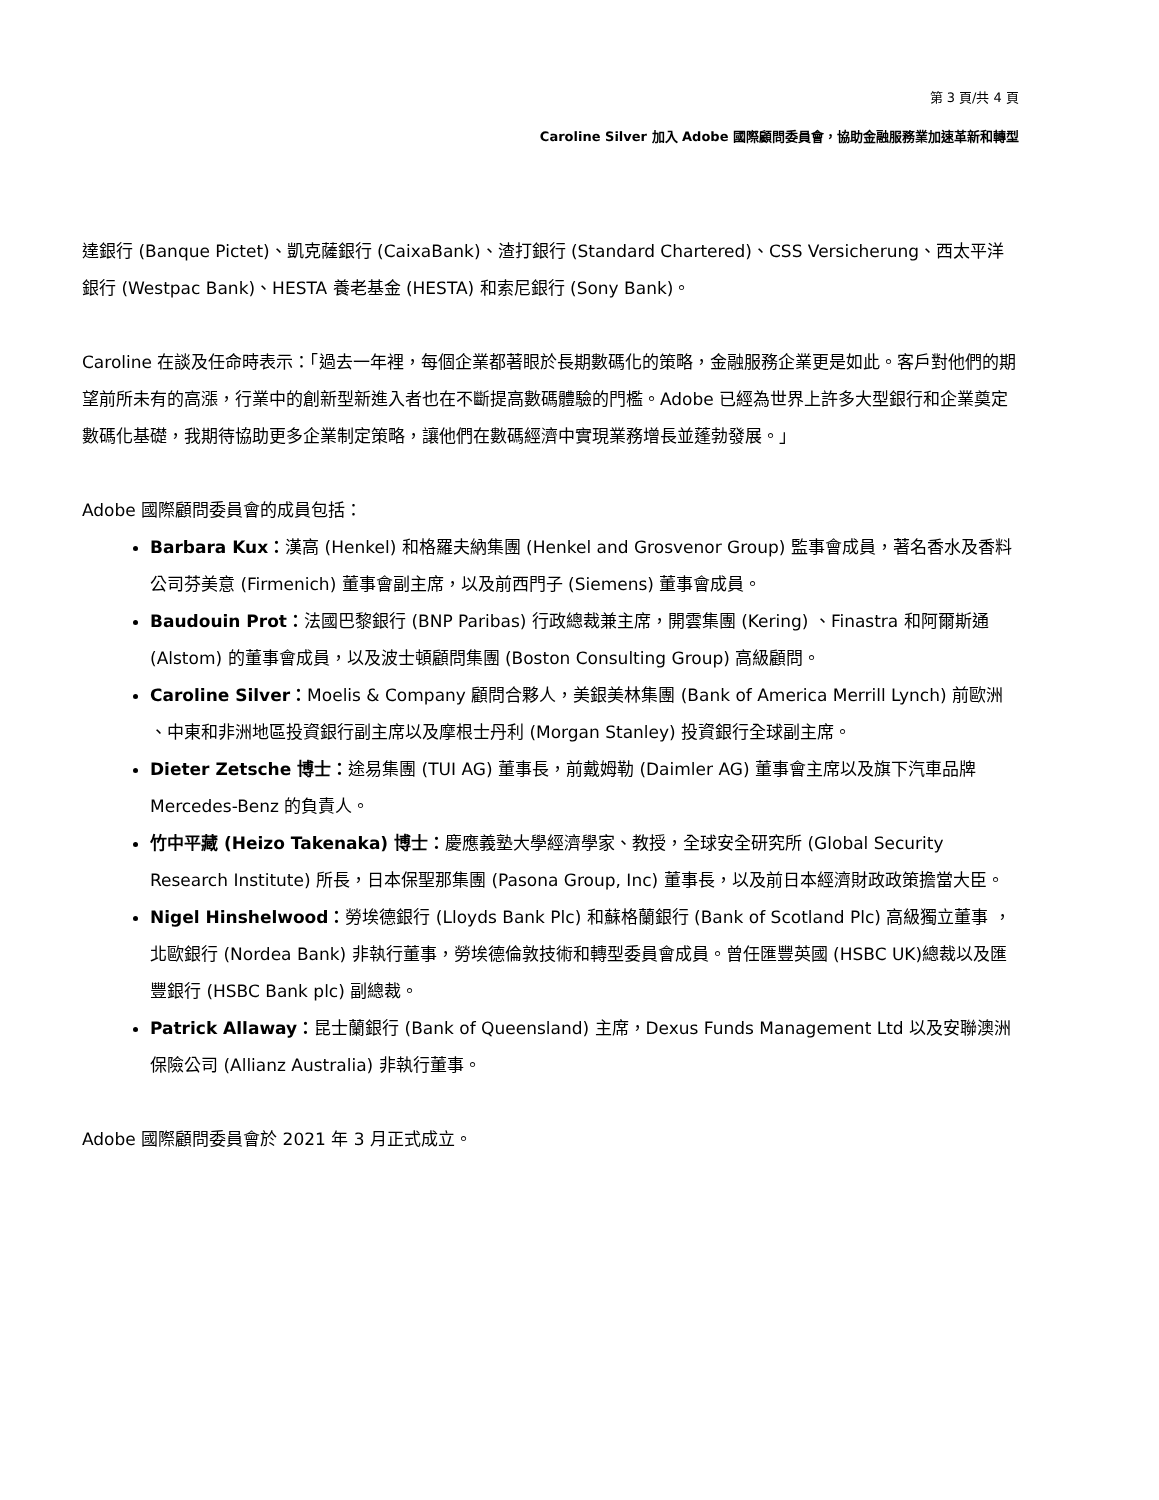第 3 頁/共 4 頁
Caroline Silver 加入 Adobe 國際顧問委員會，協助金融服務業加速革新和轉型
達銀行 (Banque Pictet)、凱克薩銀行 (CaixaBank)、渣打銀行 (Standard Chartered)、CSS Versicherung、西太平洋銀行 (Westpac Bank)、HESTA 養老基金 (HESTA) 和索尼銀行 (Sony Bank)。
Caroline 在談及任命時表示：「過去一年裡，每個企業都著眼於長期數碼化的策略，金融服務企業更是如此。客戶對他們的期望前所未有的高漲，行業中的創新型新進入者也在不斷提高數碼體驗的門檻。Adobe 已經為世界上許多大型銀行和企業奠定數碼化基礎，我期待協助更多企業制定策略，讓他們在數碼經濟中實現業務增長並蓬勃發展。」
Adobe 國際顧問委員會的成員包括：
Barbara Kux：漢高 (Henkel) 和格羅夫納集團 (Henkel and Grosvenor Group) 監事會成員，著名香水及香料公司芬美意 (Firmenich) 董事會副主席，以及前西門子 (Siemens) 董事會成員。
Baudouin Prot：法國巴黎銀行 (BNP Paribas) 行政總裁兼主席，開雲集團 (Kering) 、Finastra 和阿爾斯通 (Alstom) 的董事會成員，以及波士頓顧問集團 (Boston Consulting Group) 高級顧問。
Caroline Silver：Moelis & Company 顧問合夥人，美銀美林集團 (Bank of America Merrill Lynch) 前歐洲 、中東和非洲地區投資銀行副主席以及摩根士丹利 (Morgan Stanley) 投資銀行全球副主席。
Dieter Zetsche 博士：途易集團 (TUI AG) 董事長，前戴姆勒 (Daimler AG) 董事會主席以及旗下汽車品牌 Mercedes-Benz 的負責人。
竹中平藏 (Heizo Takenaka) 博士：慶應義塾大學經濟學家、教授，全球安全研究所 (Global Security Research Institute) 所長，日本保聖那集團 (Pasona Group, Inc) 董事長，以及前日本經濟財政政策擔當大臣。
Nigel Hinshelwood：勞埃德銀行 (Lloyds Bank Plc) 和蘇格蘭銀行 (Bank of Scotland Plc) 高級獨立董事 ，北歐銀行 (Nordea Bank) 非執行董事，勞埃德倫敦技術和轉型委員會成員。曾任匯豐英國 (HSBC UK)總裁以及匯豐銀行 (HSBC Bank plc) 副總裁。
Patrick Allaway：昆士蘭銀行 (Bank of Queensland) 主席，Dexus Funds Management Ltd 以及安聯澳洲保險公司 (Allianz Australia) 非執行董事。
Adobe 國際顧問委員會於 2021 年 3 月正式成立。